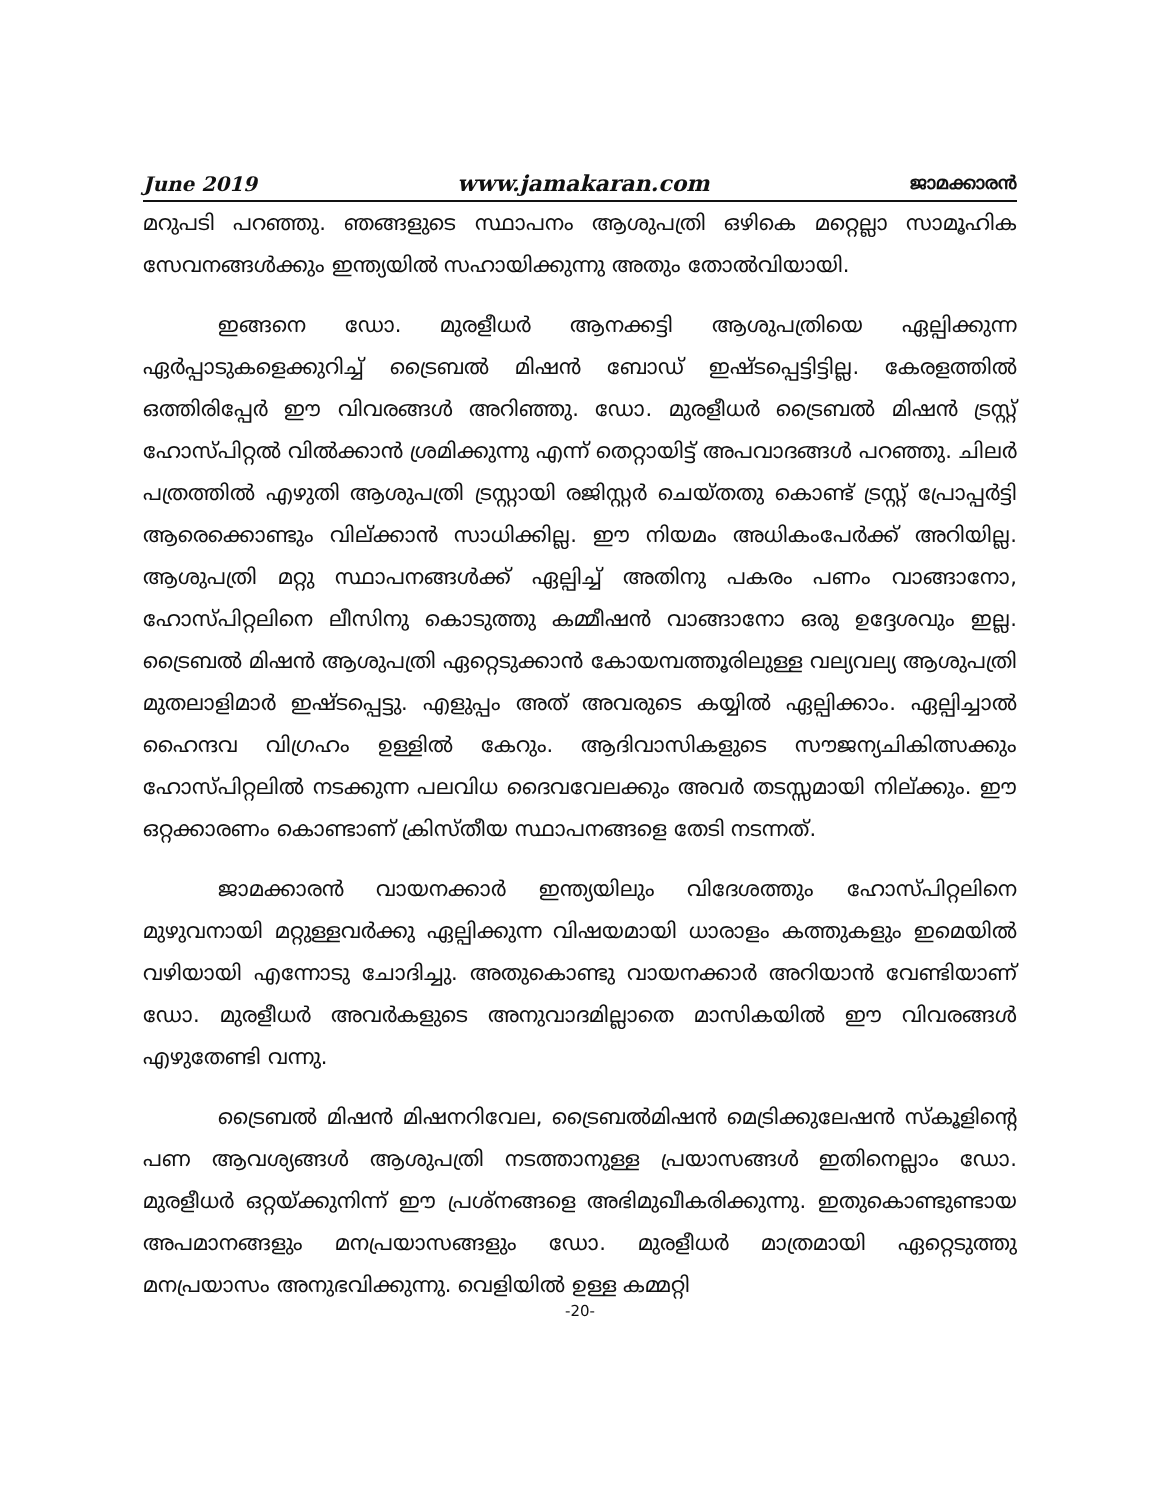June 2019 www.jamakaran.com ജാമക്കാരൻ
മറുപടി പറഞ്ഞു. ഞങ്ങളുടെ സ്ഥാപനം ആശുപത്രി ഒഴികെ മറ്റെല്ലാ സാമൂഹിക സേവനങ്ങൾക്കും ഇന്ത്യയിൽ സഹായിക്കുന്നു അതും തോൽവിയായി.
ഇങ്ങനെ ഡോ. മുരളീധർ ആനക്കട്ടി ആശുപത്രിയെ ഏല്പിക്കുന്ന ഏർപ്പാടുകളെക്കുറിച്ച് ട്രൈബൽ മിഷൻ ബോഡ് ഇഷ്ടപ്പെട്ടിട്ടില്ല. കേരളത്തിൽ ഒത്തിരിപ്പേർ ഈ വിവരങ്ങൾ അറിഞ്ഞു. ഡോ. മുരളീധർ ട്രൈബൽ മിഷൻ ട്രസ്റ്റ് ഹോസ്പിറ്റൽ വിൽക്കാൻ ശ്രമിക്കുന്നു എന്ന് തെറ്റായിട്ട് അപവാദങ്ങൾ പറഞ്ഞു. ചിലർ പത്രത്തിൽ എഴുതി ആശുപത്രി ട്രസ്റ്റായി രജിസ്റ്റർ ചെയ്തതു കൊണ്ട് ട്രസ്റ്റ് പ്രോപ്പർട്ടി ആരെക്കൊണ്ടും വില്ക്കാൻ സാധിക്കില്ല. ഈ നിയമം അധികംപേർക്ക് അറിയില്ല. ആശുപത്രി മറ്റു സ്ഥാപനങ്ങൾക്ക് ഏല്പിച്ച് അതിനു പകരം പണം വാങ്ങാനോ, ഹോസ്പിറ്റലിനെ ലീസിനു കൊടുത്തു കമ്മീഷൻ വാങ്ങാനോ ഒരു ഉദ്ദേശവും ഇല്ല. ട്രൈബൽ മിഷൻ ആശുപത്രി ഏറ്റെടുക്കാൻ കോയമ്പത്തൂരിലുള്ള വല്യവല്യ ആശുപത്രി മുതലാളിമാർ ഇഷ്ടപ്പെട്ടു. എളുപ്പം അത് അവരുടെ കയ്യിൽ ഏല്പിക്കാം. ഏല്പിച്ചാൽ ഹൈന്ദവ വിഗ്രഹം ഉള്ളിൽ കേറും. ആദിവാസികളുടെ സൗജന്യചികിത്സക്കും ഹോസ്പിറ്റലിൽ നടക്കുന്ന പലവിധ ദൈവവേലക്കും അവർ തടസ്സമായി നില്ക്കും. ഈ ഒറ്റക്കാരണം കൊണ്ടാണ് ക്രിസ്തീയ സ്ഥാപനങ്ങളെ തേടി നടന്നത്.
ജാമക്കാരൻ വായനക്കാർ ഇന്ത്യയിലും വിദേശത്തും ഹോസ്പിറ്റലിനെ മുഴുവനായി മറ്റുള്ളവർക്കു ഏല്പിക്കുന്ന വിഷയമായി ധാരാളം കത്തുകളും ഇമെയിൽ വഴിയായി എന്നോടു ചോദിച്ചു. അതുകൊണ്ടു വായനക്കാർ അറിയാൻ വേണ്ടിയാണ് ഡോ. മുരളീധർ അവർകളുടെ അനുവാദമില്ലാതെ മാസികയിൽ ഈ വിവരങ്ങൾ എഴുതേണ്ടി വന്നു.
ട്രൈബൽ മിഷൻ മിഷനറിവേല, ട്രൈബൽമിഷൻ മെട്രിക്കുലേഷൻ സ്കൂളിന്റെ പണ ആവശ്യങ്ങൾ ആശുപത്രി നടത്താനുള്ള പ്രയാസങ്ങൾ ഇതിനെല്ലാം ഡോ. മുരളീധർ ഒറ്റയ്ക്കുനിന്ന് ഈ പ്രശ്നങ്ങളെ അഭിമുഖീകരിക്കുന്നു. ഇതുകൊണ്ടുണ്ടായ അപമാനങ്ങളും മനപ്രയാസങ്ങളും ഡോ. മുരളീധർ മാത്രമായി ഏറ്റെടുത്തു മനപ്രയാസം അനുഭവിക്കുന്നു. വെളിയിൽ ഉള്ള കമ്മറ്റി
-20-